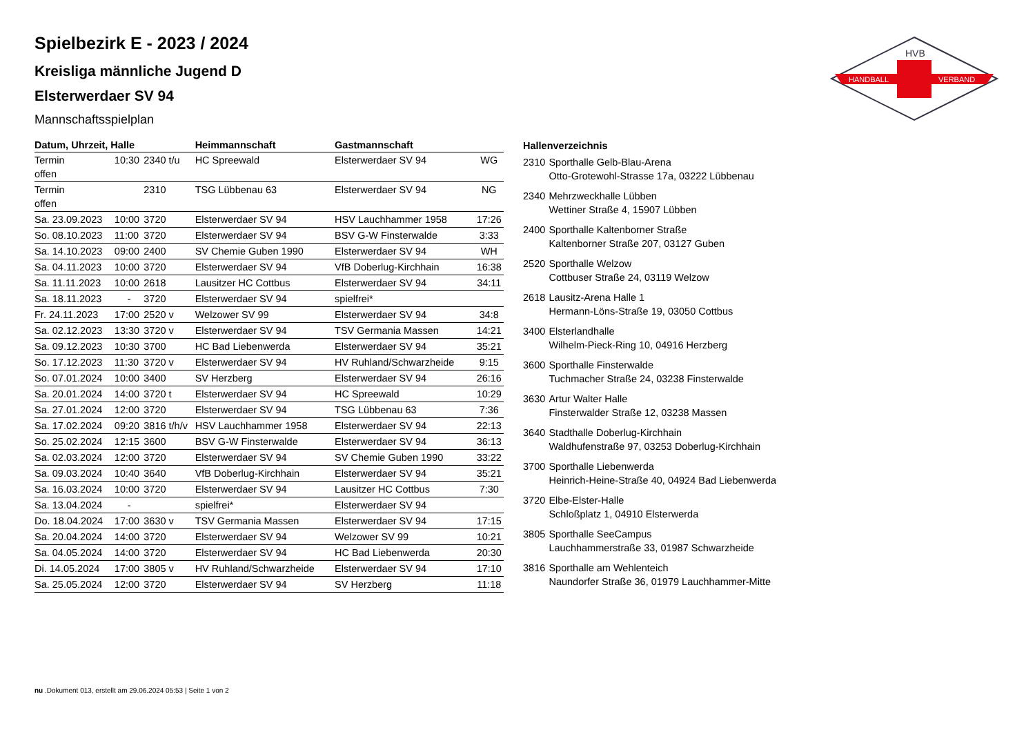HANDBALL
VERBAND
HVB
Spielbezirk E - 2023 / 2024
Kreisliga männliche Jugend D
Elsterwerdaer SV 94
Mannschaftsspielplan
| Datum, Uhrzeit, Halle | | | Heimmannschaft | Gastmannschaft | |
| --- | --- | --- | --- | --- | --- |
| Termin offen | 10:30 | 2340 t/u | HC Spreewald | Elsterwerdaer SV 94 | WG |
| Termin offen | | 2310 | TSG Lübbenau 63 | Elsterwerdaer SV 94 | NG |
| Sa. 23.09.2023 | 10:00 | 3720 | Elsterwerdaer SV 94 | HSV Lauchhammer 1958 | 17:26 |
| So. 08.10.2023 | 11:00 | 3720 | Elsterwerdaer SV 94 | BSV G-W Finsterwalde | 3:33 |
| Sa. 14.10.2023 | 09:00 | 2400 | SV Chemie Guben 1990 | Elsterwerdaer SV 94 | WH |
| Sa. 04.11.2023 | 10:00 | 3720 | Elsterwerdaer SV 94 | VfB Doberlug-Kirchhain | 16:38 |
| Sa. 11.11.2023 | 10:00 | 2618 | Lausitzer HC Cottbus | Elsterwerdaer SV 94 | 34:11 |
| Sa. 18.11.2023 | - | 3720 | Elsterwerdaer SV 94 | spielfrei* | |
| Fr. 24.11.2023 | 17:00 | 2520 v | Welzower SV 99 | Elsterwerdaer SV 94 | 34:8 |
| Sa. 02.12.2023 | 13:30 | 3720 v | Elsterwerdaer SV 94 | TSV Germania Massen | 14:21 |
| Sa. 09.12.2023 | 10:30 | 3700 | HC Bad Liebenwerda | Elsterwerdaer SV 94 | 35:21 |
| So. 17.12.2023 | 11:30 | 3720 v | Elsterwerdaer SV 94 | HV Ruhland/Schwarzheide | 9:15 |
| So. 07.01.2024 | 10:00 | 3400 | SV Herzberg | Elsterwerdaer SV 94 | 26:16 |
| Sa. 20.01.2024 | 14:00 | 3720 t | Elsterwerdaer SV 94 | HC Spreewald | 10:29 |
| Sa. 27.01.2024 | 12:00 | 3720 | Elsterwerdaer SV 94 | TSG Lübbenau 63 | 7:36 |
| Sa. 17.02.2024 | 09:20 | 3816 t/h/v | HSV Lauchhammer 1958 | Elsterwerdaer SV 94 | 22:13 |
| So. 25.02.2024 | 12:15 | 3600 | BSV G-W Finsterwalde | Elsterwerdaer SV 94 | 36:13 |
| Sa. 02.03.2024 | 12:00 | 3720 | Elsterwerdaer SV 94 | SV Chemie Guben 1990 | 33:22 |
| Sa. 09.03.2024 | 10:40 | 3640 | VfB Doberlug-Kirchhain | Elsterwerdaer SV 94 | 35:21 |
| Sa. 16.03.2024 | 10:00 | 3720 | Elsterwerdaer SV 94 | Lausitzer HC Cottbus | 7:30 |
| Sa. 13.04.2024 | - | | spielfrei* | Elsterwerdaer SV 94 | |
| Do. 18.04.2024 | 17:00 | 3630 v | TSV Germania Massen | Elsterwerdaer SV 94 | 17:15 |
| Sa. 20.04.2024 | 14:00 | 3720 | Elsterwerdaer SV 94 | Welzower SV 99 | 10:21 |
| Sa. 04.05.2024 | 14:00 | 3720 | Elsterwerdaer SV 94 | HC Bad Liebenwerda | 20:30 |
| Di. 14.05.2024 | 17:00 | 3805 v | HV Ruhland/Schwarzheide | Elsterwerdaer SV 94 | 17:10 |
| Sa. 25.05.2024 | 12:00 | 3720 | Elsterwerdaer SV 94 | SV Herzberg | 11:18 |
| Hallenverzeichnis | |
| --- | --- |
| 2310 | Sporthalle Gelb-Blau-Arena Otto-Grotewohl-Strasse 17a, 03222 Lübbenau |
| 2340 | Mehrzweckhalle Lübben Wettiner Straße 4, 15907 Lübben |
| 2400 | Sporthalle Kaltenborner Straße Kaltenborner Straße 207, 03127 Guben |
| 2520 | Sporthalle Welzow Cottbuser Straße 24, 03119 Welzow |
| 2618 | Lausitz-Arena Halle 1 Hermann-Löns-Straße 19, 03050 Cottbus |
| 3400 | Elsterlandhalle Wilhelm-Pieck-Ring 10, 04916 Herzberg |
| 3600 | Sporthalle Finsterwalde Tuchmacher Straße 24, 03238 Finsterwalde |
| 3630 | Artur Walter Halle Finsterwalder Straße 12, 03238 Massen |
| 3640 | Stadthalle Doberlug-Kirchhain Waldhufenstraße 97, 03253 Doberlug-Kirchhain |
| 3700 | Sporthalle Liebenwerda Heinrich-Heine-Straße 40, 04924 Bad Liebenwerda |
| 3720 | Elbe-Elster-Halle Schloßplatz 1, 04910 Elsterwerda |
| 3805 | Sporthalle SeeCampus Lauchhammerstraße 33, 01987 Schwarzheide |
| 3816 | Sporthalle am Wehlenteich Naundorfer Straße 36, 01979 Lauchhammer-Mitte |
nu .Dokument 013, erstellt am 29.06.2024 05:53 | Seite 1 von 2